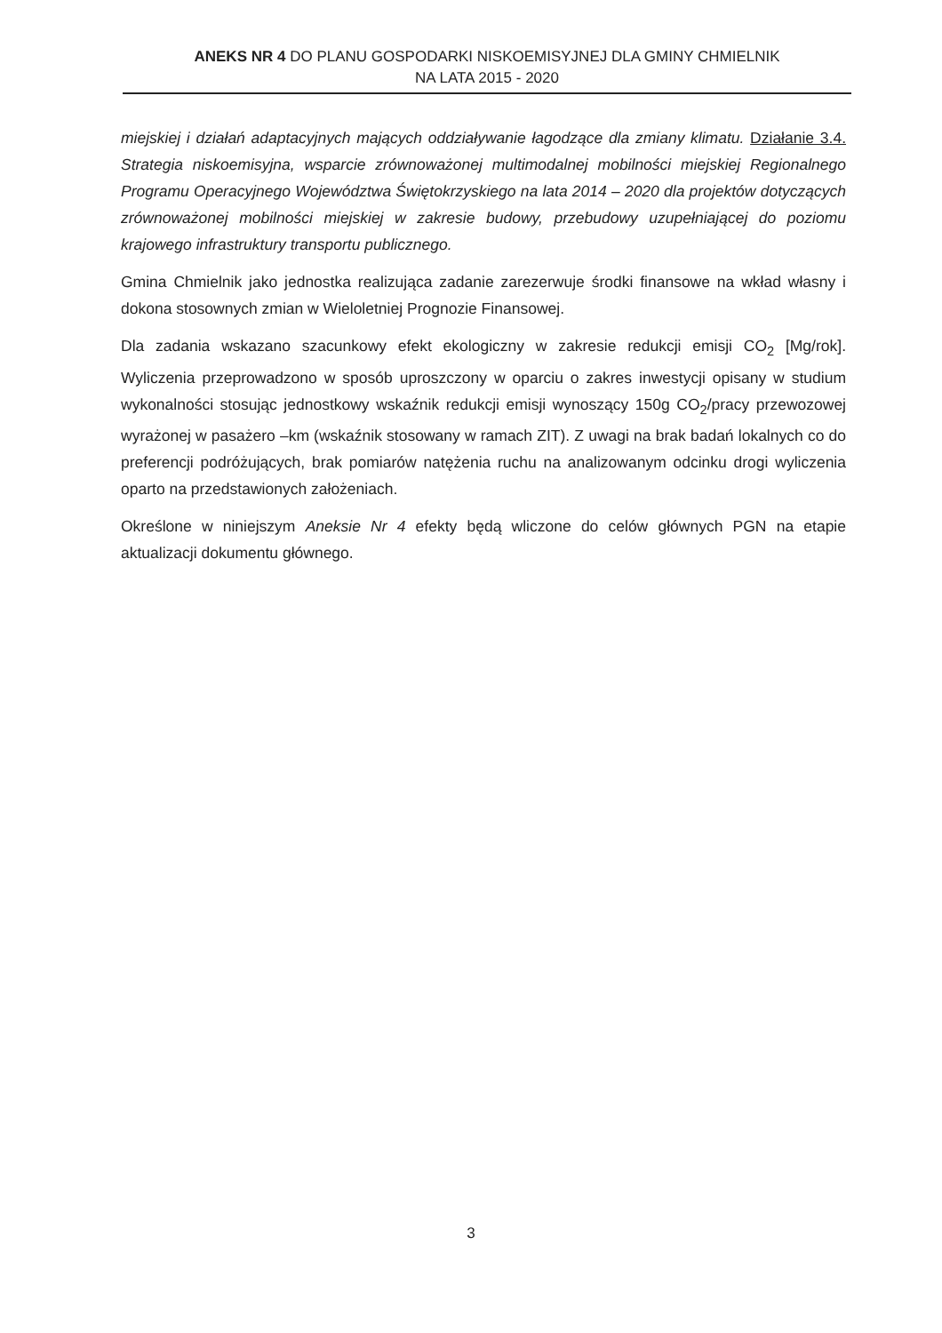ANEKS NR 4 DO PLANU GOSPODARKI NISKOEMISYJNEJ DLA GMINY CHMIELNIK
NA LATA 2015 - 2020
miejskiej i działań adaptacyjnych mających oddziaływanie łagodzące dla zmiany klimatu. Działanie 3.4. Strategia niskoemisyjna, wsparcie zrównoważonej multimodalnej mobilności miejskiej Regionalnego Programu Operacyjnego Województwa Świętokrzyskiego na lata 2014 – 2020 dla projektów dotyczących zrównoważonej mobilności miejskiej w zakresie budowy, przebudowy uzupełniającej do poziomu krajowego infrastruktury transportu publicznego.
Gmina Chmielnik jako jednostka realizująca zadanie zarezerwuje środki finansowe na wkład własny i dokona stosownych zmian w Wieloletniej Prognozie Finansowej.
Dla zadania wskazano szacunkowy efekt ekologiczny w zakresie redukcji emisji CO<sub>2</sub> [Mg/rok]. Wyliczenia przeprowadzono w sposób uproszczony w oparciu o zakres inwestycji opisany w studium wykonalności stosując jednostkowy wskaźnik redukcji emisji wynoszący 150g CO<sub>2</sub>/pracy przewozowej wyrażonej w pasażero –km (wskaźnik stosowany w ramach ZIT). Z uwagi na brak badań lokalnych co do preferencji podróżujących, brak pomiarów natężenia ruchu na analizowanym odcinku drogi wyliczenia oparto na przedstawionych założeniach.
Określone w niniejszym Aneksie Nr 4 efekty będą wliczone do celów głównych PGN na etapie aktualizacji dokumentu głównego.
3